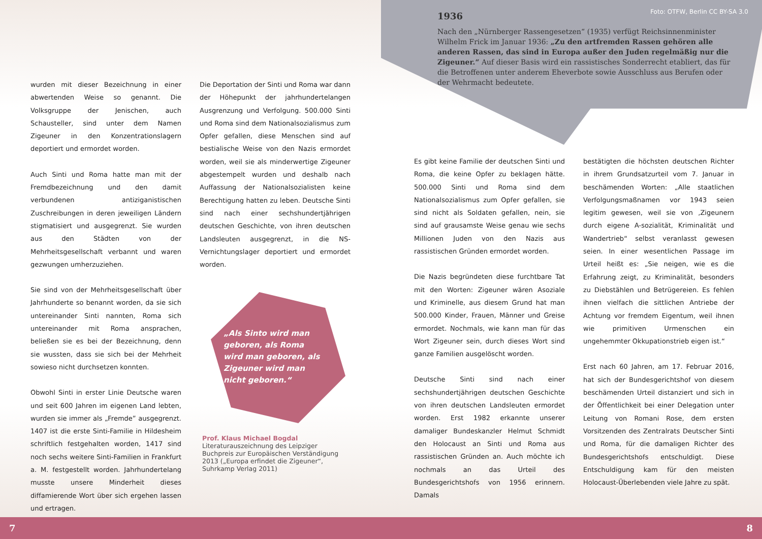Foto: OTFW, Berlin CC BY-SA 3.0
1936
Nach den „Nürnberger Rassengesetzen“ (1935) verfügt Reichsinnenminister Wilhelm Frick im Januar 1936: „Zu den artfremden Rassen gehören alle anderen Rassen, das sind in Europa außer den Juden regelmäßig nur die Zigeuner.“ Auf dieser Basis wird ein rassistisches Sonderrecht etabliert, das für die Betroffenen unter anderem Eheverbote sowie Ausschluss aus Berufen oder der Wehrmacht bedeutete.
wurden mit dieser Bezeichnung in einer abwertenden Weise so genannt. Die Volksgruppe der Jenischen, auch Schausteller, sind unter dem Namen Zigeuner in den Konzentrationslagern deportiert und ermordet worden.
Auch Sinti und Roma hatte man mit der Fremdbezeichnung und den damit verbundenen antiziganistischen Zuschreibungen in deren jeweiligen Ländern stigmatisiert und ausgegrenzt. Sie wurden aus den Städten von der Mehrheitsgesellschaft verbannt und waren gezwungen umherzuziehen.
Sie sind von der Mehrheitsgesellschaft über Jahrhunderte so benannt worden, da sie sich untereinander Sinti nannten, Roma sich untereinander mit Roma ansprachen, beließen sie es bei der Bezeichnung, denn sie wussten, dass sie sich bei der Mehrheit sowieso nicht durchsetzen konnten.
Obwohl Sinti in erster Linie Deutsche waren und seit 600 Jahren im eigenen Land lebten, wurden sie immer als „Fremde” ausgegrenzt. 1407 ist die erste Sinti-Familie in Hildesheim schriftlich festgehalten worden, 1417 sind noch sechs weitere Sinti-Familien in Frankfurt a. M. festgestellt worden. Jahrhundertelang musste unsere Minderheit dieses diffamierende Wort über sich ergehen lassen und ertragen.
Die Deportation der Sinti und Roma war dann der Höhepunkt der jahrhundertelangen Ausgrenzung und Verfolgung. 500.000 Sinti und Roma sind dem Nationalsozialismus zum Opfer gefallen, diese Menschen sind auf bestialische Weise von den Nazis ermordet worden, weil sie als minderwertige Zigeuner abgestempelt wurden und deshalb nach Auffassung der Nationalsozialisten keine Berechtigung hatten zu leben. Deutsche Sinti sind nach einer sechshundertjährigen deutschen Geschichte, von ihren deutschen Landsleuten ausgegrenzt, in die NS-Vernichtungslager deportiert und ermordet worden.
„Als Sinto wird man geboren, als Roma wird man geboren, als Zigeuner wird man nicht geboren.“
Prof. Klaus Michael Bogdal
Literaturauszeichnung des Leipziger Buchpreis zur Europäischen Verständigung 2013 („Europa erfindet die Zigeuner“, Suhrkamp Verlag 2011)
Es gibt keine Familie der deutschen Sinti und Roma, die keine Opfer zu beklagen hätte. 500.000 Sinti und Roma sind dem Nationalsozialismus zum Opfer gefallen, sie sind nicht als Soldaten gefallen, nein, sie sind auf grausamste Weise genau wie sechs Millionen Juden von den Nazis aus rassistischen Gründen ermordet worden.
Die Nazis begründeten diese furchtbare Tat mit den Worten: Zigeuner wären Asoziale und Kriminelle, aus diesem Grund hat man 500.000 Kinder, Frauen, Männer und Greise ermordet. Nochmals, wie kann man für das Wort Zigeuner sein, durch dieses Wort sind ganze Familien ausgelöscht worden.
Deutsche Sinti sind nach einer sechshundertjährigen deutschen Geschichte von ihren deutschen Landsleuten ermordet worden. Erst 1982 erkannte unserer damaliger Bundeskanzler Helmut Schmidt den Holocaust an Sinti und Roma aus rassistischen Gründen an. Auch möchte ich nochmals an das Urteil des Bundesgerichtshofs von 1956 erinnern. Damals
bestätigten die höchsten deutschen Richter in ihrem Grundsatzurteil vom 7. Januar in beschämenden Worten: „Alle staatlichen Verfolgungsmaßnamen vor 1943 seien legitim gewesen, weil sie von ‚Zigeunern durch eigene A-sozialität, Kriminalität und Wandertrieb“ selbst veranlasst gewesen seien. In einer wesentlichen Passage im Urteil heißt es: „Sie neigen, wie es die Erfahrung zeigt, zu Kriminalität, besonders zu Diebstählen und Betrügereien. Es fehlen ihnen vielfach die sittlichen Antriebe der Achtung vor fremdem Eigentum, weil ihnen wie primitiven Urmenschen ein ungehemmter Okkupationstrieb eigen ist.“
Erst nach 60 Jahren, am 17. Februar 2016, hat sich der Bundesgerichtshof von diesem beschämenden Urteil distanziert und sich in der Öffentlichkeit bei einer Delegation unter Leitung von Romani Rose, dem ersten Vorsitzenden des Zentralrats Deutscher Sinti und Roma, für die damaligen Richter des Bundesgerichtshofs entschuldigt. Diese Entschuldigung kam für den meisten Holocaust-Überlebenden viele Jahre zu spät.
7 8